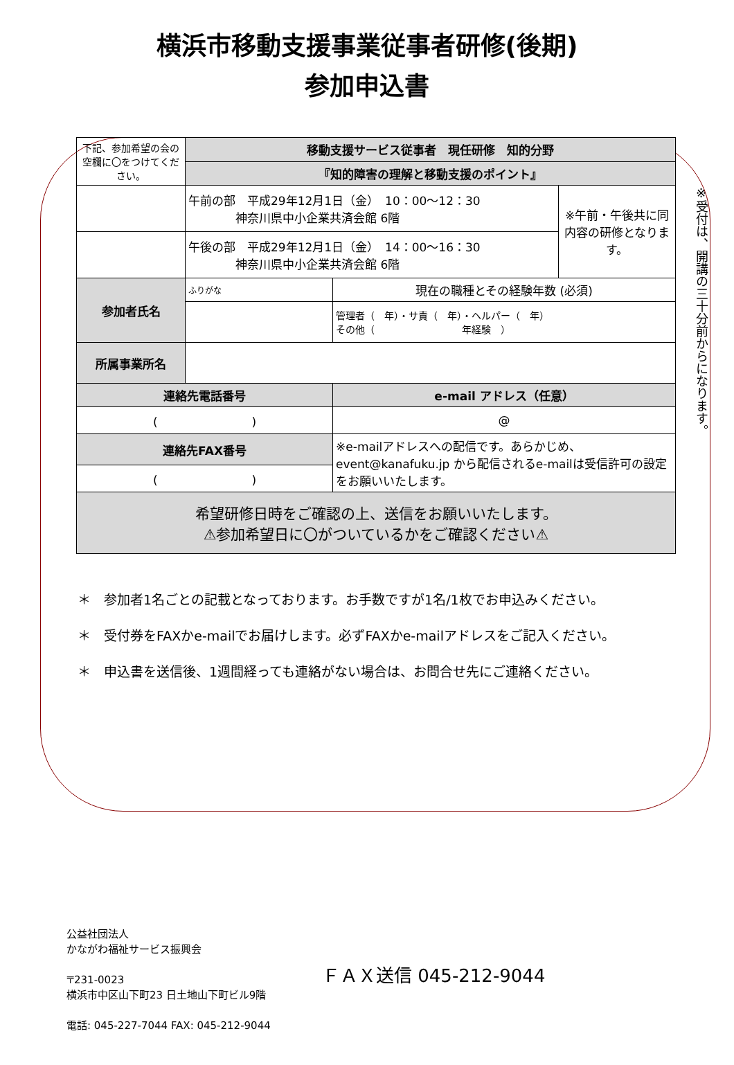横浜市移動支援事業従事者研修(後期)
参加申込書
※受付は、開講の三十分前からになります。
| 下記、参加希望の会の空欄に〇をつけてください。 | 移動支援サービス従事者 現任研修 知的分野 | | |
| | 『知的障害の理解と移動支援のポイント』 | | |
| | 午前の部 平成29年12月1日（金） 10：00～12：30 神奈川県中小企業共済会館 6階 | | ※午前・午後共に同内容の研修となります。 |
| | 午後の部 平成29年12月1日（金） 14：00～16：30 神奈川県中小企業共済会館 6階 | | |
| 参加者氏名 | ふりがな | 現在の職種とその経験年数 (必須) | |
| | | 管理者（ 年）・サ責（ 年）・ヘルパー（ 年） その他（ 年経験 ） | |
| 所属事業所名 | | | |
| 連絡先電話番号 | | e-mail アドレス（任意） | |
| ( ) | | @ | |
| 連絡先FAX番号 | | ※e-mailアドレスへの配信です。あらかじめ、event@kanafuku.jp から配信されるe-mailは受信許可の設定をお願いいたします。 | |
| ( ) | | | |
| 希望研修日時をご確認の上、送信をお願いいたします。 ⚠参加希望日に〇がついているかをご確認ください⚠ | | | |
＊　参加者1名ごとの記載となっております。お手数ですが1名/1枚でお申込みください。
＊　受付券をFAXかe-mailでお届けします。必ずFAXかe-mailアドレスをご記入ください。
＊　申込書を送信後、1週間経っても連絡がない場合は、お問合せ先にご連絡ください。
公益社団法人
かながわ福祉サービス振興会
〒231-0023
横浜市中区山下町23 日土地山下町ビル9階
電話: 045-227-7044 FAX: 045-212-9044
ＦＡＸ送信 045-212-9044